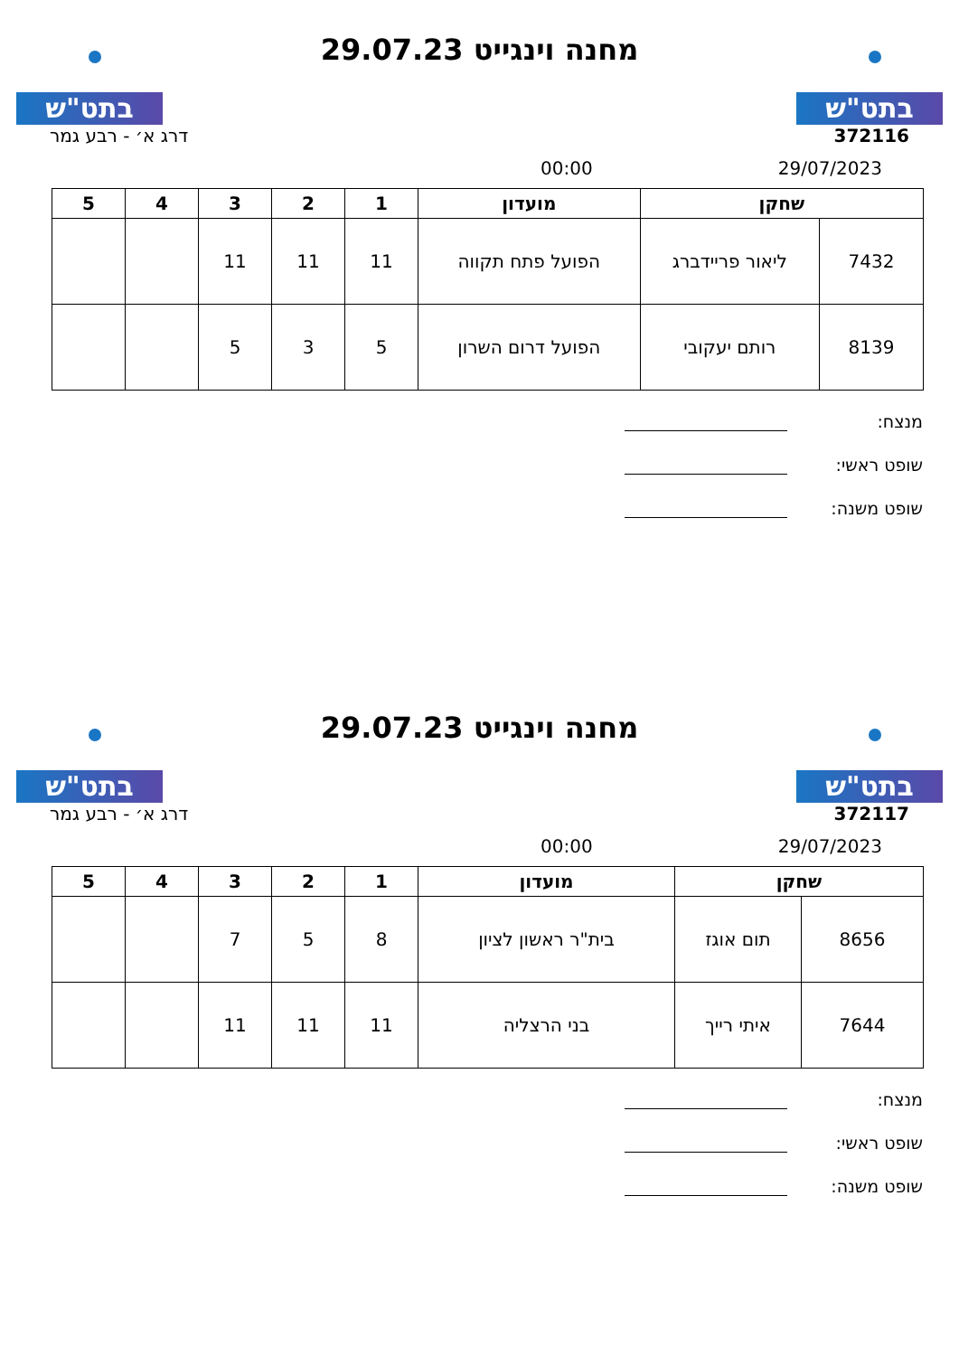בתט"ש
מחנה וינגייט 29.07.23
בתט"ש
372116 דרג א׳ - רבע גמר
29/07/2023 00:00
| שחקן | | מועדון | 1 | 2 | 3 | 4 | 5 |
| --- | --- | --- | --- | --- | --- | --- | --- |
| 7432 | ליאור פריידברג | הפועל פתח תקווה | 11 | 11 | 11 | | |
| 8139 | רותם יעקובי | הפועל דרום השרון | 5 | 3 | 5 | | |
מנצח:
שופט ראשי:
שופט משנה:
בתט"ש
מחנה וינגייט 29.07.23
בתט"ש
372117 דרג א׳ - רבע גמר
29/07/2023 00:00
| שחקן | | מועדון | 1 | 2 | 3 | 4 | 5 |
| --- | --- | --- | --- | --- | --- | --- | --- |
| 8656 | תום אוגז | בית"ר ראשון לציון | 8 | 5 | 7 | | |
| 7644 | איתי רייך | בני הרצליה | 11 | 11 | 11 | | |
מנצח:
שופט ראשי:
שופט משנה: